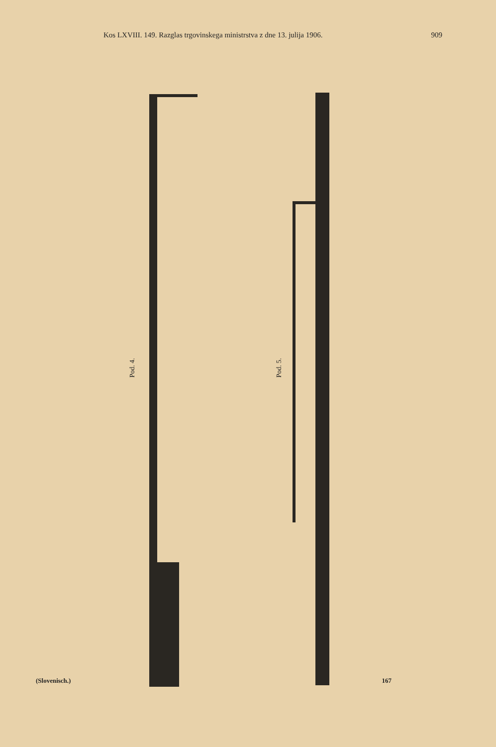Kos LXVIII. 149. Razglas trgovinskega ministrstva z dne 13. julija 1906. 909
Pod. 4.
Pod. 5.
(Slovenisch.) 167